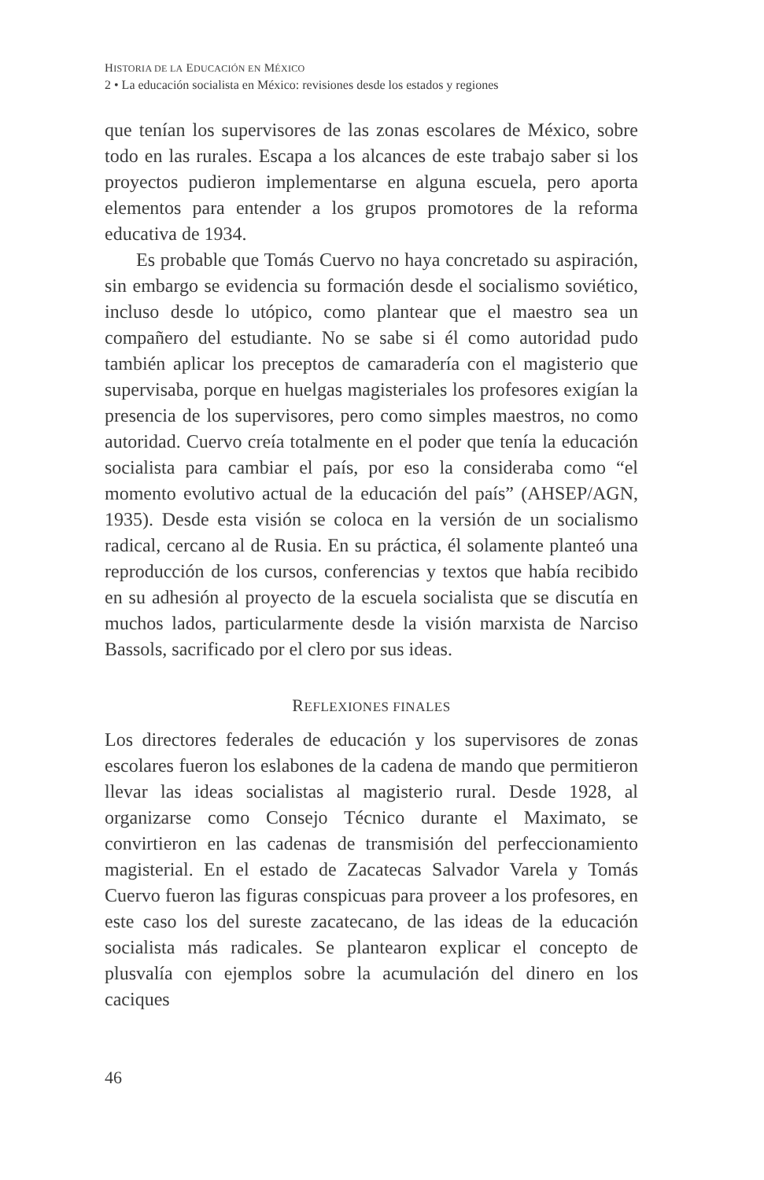HISTORIA DE LA EDUCACIÓN EN MÉXICO
2 • La educación socialista en México: revisiones desde los estados y regiones
que tenían los supervisores de las zonas escolares de México, sobre todo en las rurales. Escapa a los alcances de este trabajo saber si los proyectos pudieron implementarse en alguna escuela, pero aporta elementos para entender a los grupos promotores de la reforma educativa de 1934.
Es probable que Tomás Cuervo no haya concretado su aspiración, sin embargo se evidencia su formación desde el socialismo soviético, incluso desde lo utópico, como plantear que el maestro sea un compañero del estudiante. No se sabe si él como autoridad pudo también aplicar los preceptos de camaradería con el magisterio que supervisaba, porque en huelgas magisteriales los profesores exigían la presencia de los supervisores, pero como simples maestros, no como autoridad. Cuervo creía totalmente en el poder que tenía la educación socialista para cambiar el país, por eso la consideraba como “el momento evolutivo actual de la educación del país” (AHSEP/AGN, 1935). Desde esta visión se coloca en la versión de un socialismo radical, cercano al de Rusia. En su práctica, él solamente planteó una reproducción de los cursos, conferencias y textos que había recibido en su adhesión al proyecto de la escuela socialista que se discutía en muchos lados, particularmente desde la visión marxista de Narciso Bassols, sacrificado por el clero por sus ideas.
REFLEXIONES FINALES
Los directores federales de educación y los supervisores de zonas escolares fueron los eslabones de la cadena de mando que permitieron llevar las ideas socialistas al magisterio rural. Desde 1928, al organizarse como Consejo Técnico durante el Maximato, se convirtieron en las cadenas de transmisión del perfeccionamiento magisterial. En el estado de Zacatecas Salvador Varela y Tomás Cuervo fueron las figuras conspicuas para proveer a los profesores, en este caso los del sureste zacatecano, de las ideas de la educación socialista más radicales. Se plantearon explicar el concepto de plusvalía con ejemplos sobre la acumulación del dinero en los caciques
46